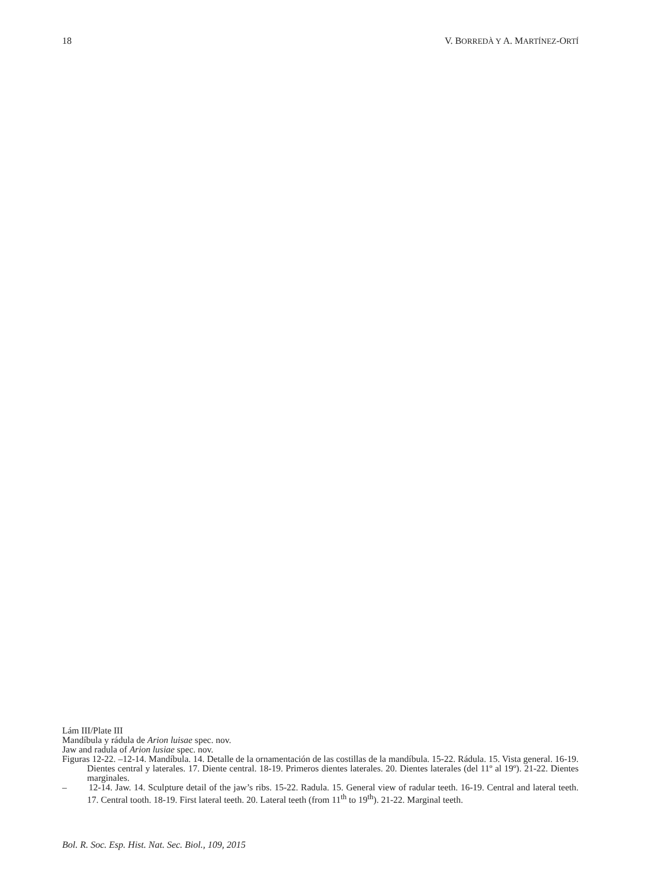18 V. BORREDÀ Y A. MARTÍNEZ-ORTÍ
Lám III/Plate III
Mandíbula y rádula de Arion luisae spec. nov.
Jaw and radula of Arion lusiae spec. nov.
Figuras 12-22. –12-14. Mandíbula. 14. Detalle de la ornamentación de las costillas de la mandíbula. 15-22. Rádula. 15. Vista general. 16-19. Dientes central y laterales. 17. Diente central. 18-19. Primeros dientes laterales. 20. Dientes laterales (del 11º al 19º). 21-22. Dientes marginales.
– 12-14. Jaw. 14. Sculpture detail of the jaw’s ribs. 15-22. Radula. 15. General view of radular teeth. 16-19. Central and lateral teeth. 17. Central tooth. 18-19. First lateral teeth. 20. Lateral teeth (from 11<sup>th</sup> to 19<sup>th</sup>). 21-22. Marginal teeth.
Bol. R. Soc. Esp. Hist. Nat. Sec. Biol., 109, 2015